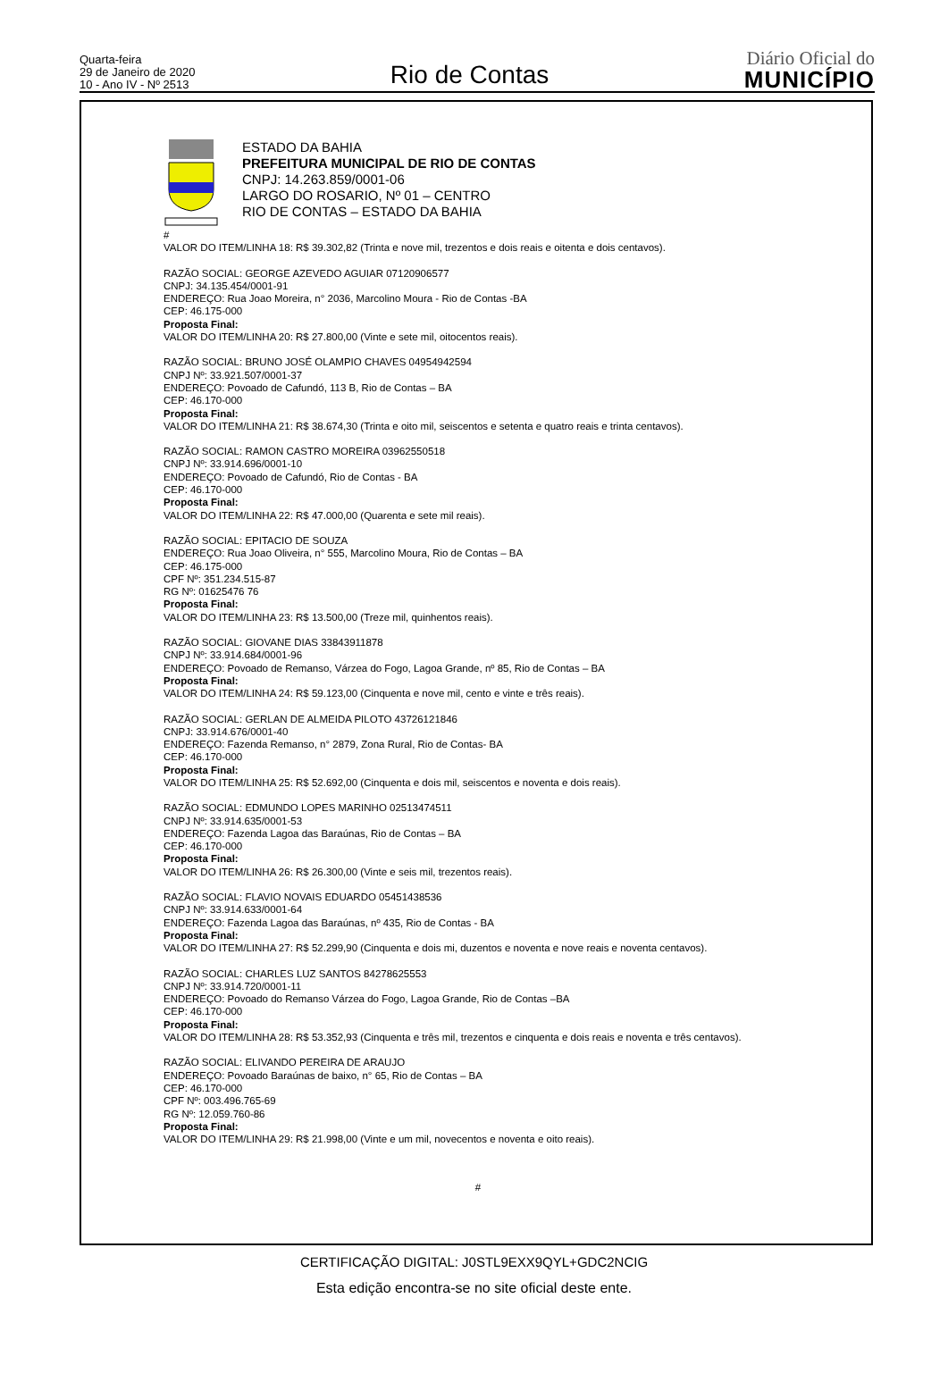Quarta-feira
29 de Janeiro de 2020
10 - Ano IV - Nº 2513
Rio de Contas
Diário Oficial do
MUNICÍPIO
ESTADO DA BAHIA
PREFEITURA MUNICIPAL DE RIO DE CONTAS
CNPJ: 14.263.859/0001-06
LARGO DO ROSARIO, Nº 01 – CENTRO
RIO DE CONTAS – ESTADO DA BAHIA
#
VALOR DO ITEM/LINHA 18: R$ 39.302,82 (Trinta e nove mil, trezentos e dois reais e oitenta e dois centavos).
RAZÃO SOCIAL: GEORGE AZEVEDO AGUIAR 07120906577
CNPJ: 34.135.454/0001-91
ENDEREÇO: Rua Joao Moreira, n° 2036, Marcolino Moura - Rio de Contas -BA
CEP: 46.175-000
Proposta Final:
VALOR DO ITEM/LINHA 20: R$ 27.800,00 (Vinte e sete mil, oitocentos reais).
RAZÃO SOCIAL: BRUNO JOSÉ OLAMPIO CHAVES 04954942594
CNPJ Nº: 33.921.507/0001-37
ENDEREÇO: Povoado de Cafundó, 113 B, Rio de Contas – BA
CEP: 46.170-000
Proposta Final:
VALOR DO ITEM/LINHA 21: R$ 38.674,30 (Trinta e oito mil, seiscentos e setenta e quatro reais e trinta centavos).
RAZÃO SOCIAL: RAMON CASTRO MOREIRA 03962550518
CNPJ Nº: 33.914.696/0001-10
ENDEREÇO: Povoado de Cafundó, Rio de Contas - BA
CEP: 46.170-000
Proposta Final:
VALOR DO ITEM/LINHA 22: R$ 47.000,00 (Quarenta e sete mil reais).
RAZÃO SOCIAL: EPITACIO DE SOUZA
ENDEREÇO: Rua Joao Oliveira, n° 555, Marcolino Moura, Rio de Contas – BA
CEP: 46.175-000
CPF Nº: 351.234.515-87
RG Nº: 01625476 76
Proposta Final:
VALOR DO ITEM/LINHA 23: R$ 13.500,00 (Treze mil, quinhentos reais).
RAZÃO SOCIAL: GIOVANE DIAS 33843911878
CNPJ Nº: 33.914.684/0001-96
ENDEREÇO: Povoado de Remanso, Várzea do Fogo, Lagoa Grande, nº 85, Rio de Contas – BA
Proposta Final:
VALOR DO ITEM/LINHA 24: R$ 59.123,00 (Cinquenta e nove mil, cento e vinte e três reais).
RAZÃO SOCIAL: GERLAN DE ALMEIDA PILOTO 43726121846
CNPJ: 33.914.676/0001-40
ENDEREÇO: Fazenda Remanso, n° 2879, Zona Rural, Rio de Contas- BA
CEP: 46.170-000
Proposta Final:
VALOR DO ITEM/LINHA 25: R$ 52.692,00 (Cinquenta e dois mil, seiscentos e noventa e dois reais).
RAZÃO SOCIAL: EDMUNDO LOPES MARINHO 02513474511
CNPJ Nº: 33.914.635/0001-53
ENDEREÇO: Fazenda Lagoa das Baraúnas, Rio de Contas – BA
CEP: 46.170-000
Proposta Final:
VALOR DO ITEM/LINHA 26: R$ 26.300,00 (Vinte e seis mil, trezentos reais).
RAZÃO SOCIAL: FLAVIO NOVAIS EDUARDO 05451438536
CNPJ Nº: 33.914.633/0001-64
ENDEREÇO: Fazenda Lagoa das Baraúnas, nº 435, Rio de Contas - BA
Proposta Final:
VALOR DO ITEM/LINHA 27: R$ 52.299,90 (Cinquenta e dois mi, duzentos e noventa e nove reais e noventa centavos).
RAZÃO SOCIAL: CHARLES LUZ SANTOS 84278625553
CNPJ Nº: 33.914.720/0001-11
ENDEREÇO: Povoado do Remanso Várzea do Fogo, Lagoa Grande, Rio de Contas –BA
CEP: 46.170-000
Proposta Final:
VALOR DO ITEM/LINHA 28: R$ 53.352,93 (Cinquenta e três mil, trezentos e cinquenta e dois reais e noventa e três centavos).
RAZÃO SOCIAL: ELIVANDO PEREIRA DE ARAUJO
ENDEREÇO: Povoado Baraúnas de baixo, n° 65, Rio de Contas – BA
CEP: 46.170-000
CPF Nº: 003.496.765-69
RG Nº: 12.059.760-86
Proposta Final:
VALOR DO ITEM/LINHA 29: R$ 21.998,00 (Vinte e um mil, novecentos e noventa e oito reais).
#
CERTIFICAÇÃO DIGITAL: J0STL9EXX9QYL+GDC2NCIG
Esta edição encontra-se no site oficial deste ente.